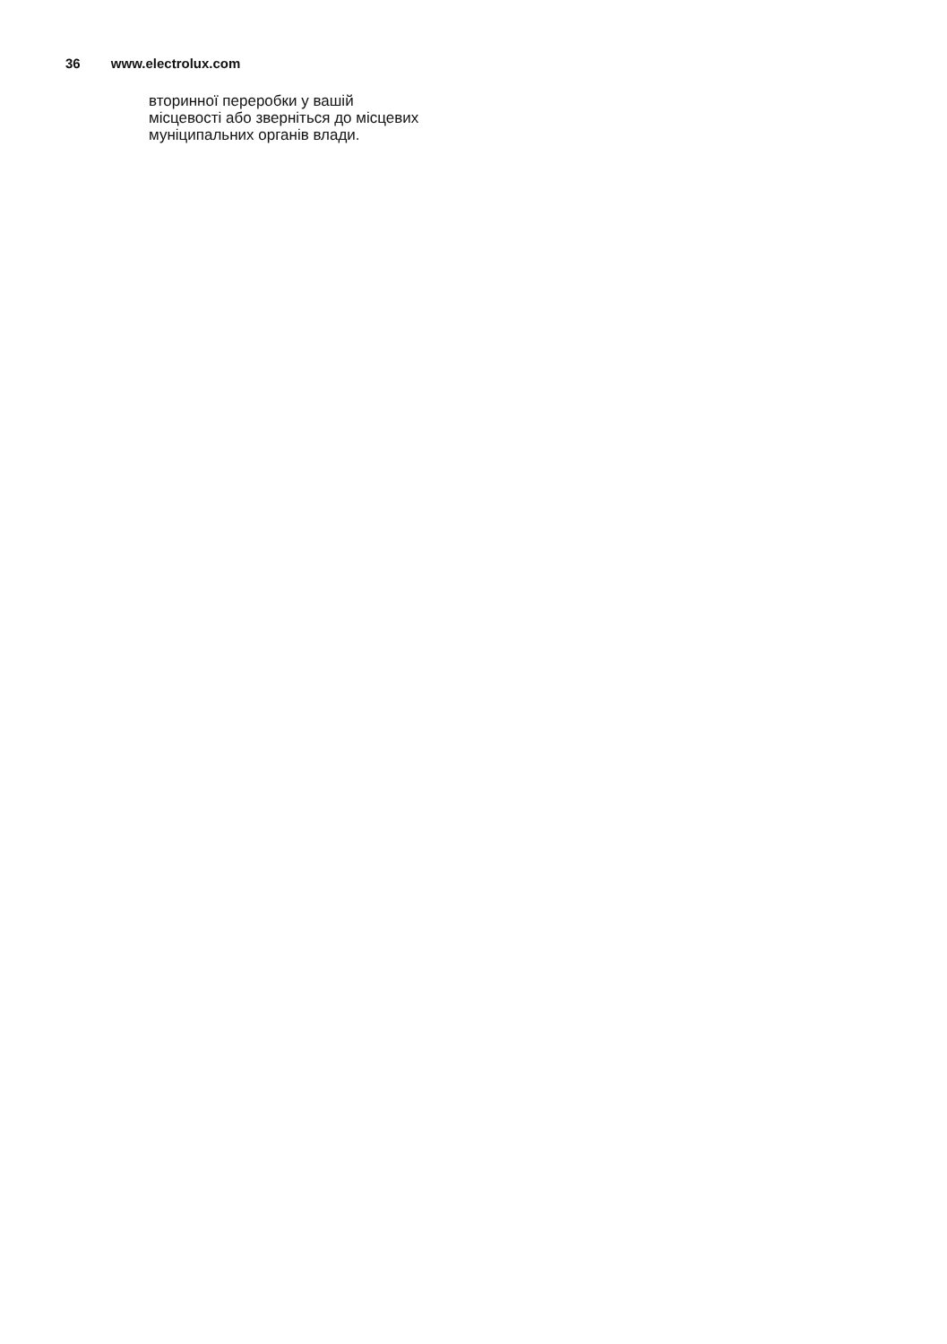36 www.electrolux.com
вторинної переробки у вашій
місцевості або зверніться до місцевих
муніципальних органів влади.